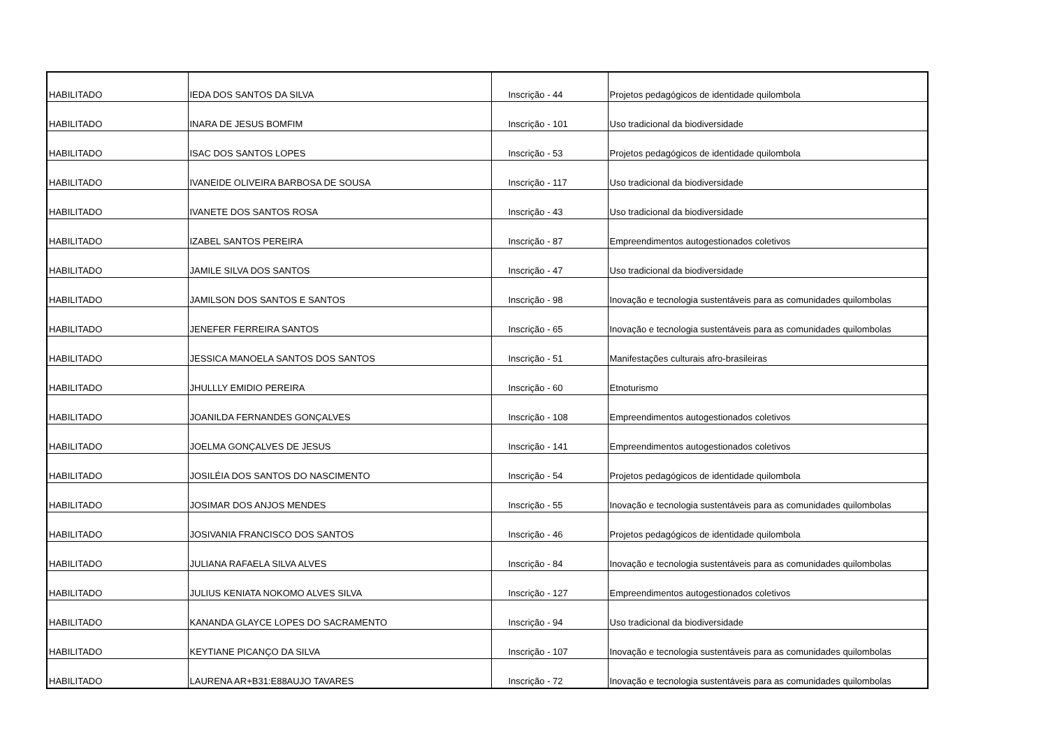| HABILITADO | IEDA DOS SANTOS DA SILVA | Inscrição - 44 | Projetos pedagógicos de identidade quilombola |
| HABILITADO | INARA DE JESUS BOMFIM | Inscrição - 101 | Uso tradicional da biodiversidade |
| HABILITADO | ISAC DOS SANTOS LOPES | Inscrição - 53 | Projetos pedagógicos de identidade quilombola |
| HABILITADO | IVANEIDE OLIVEIRA BARBOSA DE SOUSA | Inscrição - 117 | Uso tradicional da biodiversidade |
| HABILITADO | IVANETE DOS SANTOS ROSA | Inscrição - 43 | Uso tradicional da biodiversidade |
| HABILITADO | IZABEL SANTOS PEREIRA | Inscrição - 87 | Empreendimentos autogestionados coletivos |
| HABILITADO | JAMILE SILVA DOS SANTOS | Inscrição - 47 | Uso tradicional da biodiversidade |
| HABILITADO | JAMILSON DOS SANTOS E SANTOS | Inscrição - 98 | Inovação e tecnologia sustentáveis para as comunidades quilombolas |
| HABILITADO | JENEFER FERREIRA SANTOS | Inscrição - 65 | Inovação e tecnologia sustentáveis para as comunidades quilombolas |
| HABILITADO | JESSICA MANOELA SANTOS DOS SANTOS | Inscrição - 51 | Manifestações culturais afro-brasileiras |
| HABILITADO | JHULLLY EMIDIO PEREIRA | Inscrição - 60 | Etnoturismo |
| HABILITADO | JOANILDA FERNANDES GONÇALVES | Inscrição - 108 | Empreendimentos autogestionados coletivos |
| HABILITADO | JOELMA GONÇALVES DE JESUS | Inscrição - 141 | Empreendimentos autogestionados coletivos |
| HABILITADO | JOSILÉIA DOS SANTOS DO NASCIMENTO | Inscrição - 54 | Projetos pedagógicos de identidade quilombola |
| HABILITADO | JOSIMAR DOS ANJOS MENDES | Inscrição - 55 | Inovação e tecnologia sustentáveis para as comunidades quilombolas |
| HABILITADO | JOSIVANIA FRANCISCO DOS SANTOS | Inscrição - 46 | Projetos pedagógicos de identidade quilombola |
| HABILITADO | JULIANA RAFAELA SILVA ALVES | Inscrição - 84 | Inovação e tecnologia sustentáveis para as comunidades quilombolas |
| HABILITADO | JULIUS KENIATA NOKOMO ALVES SILVA | Inscrição - 127 | Empreendimentos autogestionados coletivos |
| HABILITADO | KANANDA GLAYCE LOPES DO SACRAMENTO | Inscrição - 94 | Uso tradicional da biodiversidade |
| HABILITADO | KEYTIANE PICANÇO DA SILVA | Inscrição - 107 | Inovação e tecnologia sustentáveis para as comunidades quilombolas |
| HABILITADO | LAURENA AR+B31:E88AUJO TAVARES | Inscrição - 72 | Inovação e tecnologia sustentáveis para as comunidades quilombolas |